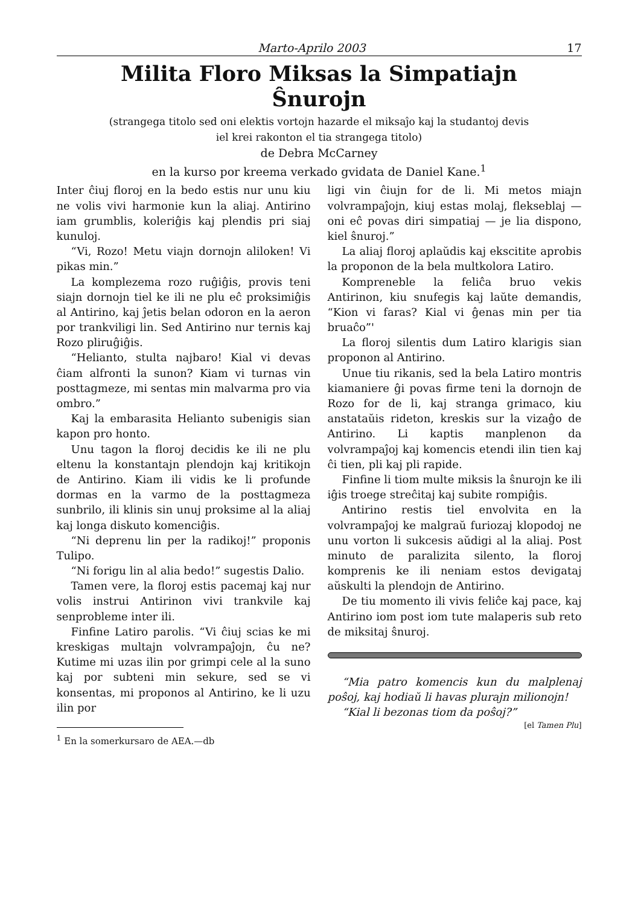Marto-Aprilo 2003 17
Milita Floro Miksas la Simpatiajn
Ŝnurojn
(strangega titolo sed oni elektis vortojn hazarde el miksaĵo kaj la studantoj devis
iel krei rakonton el tia strangega titolo)
de Debra McCarney
en la kurso por kreema verkado gvidata de Daniel Kane.<sup>1</sup>
Inter ĉiuj floroj en la bedo estis nur unu kiu ne volis vivi harmonie kun la aliaj. Antirino iam grumblis, koleriĝis kaj plendis pri siaj kunuloj.
“Vi, Rozo! Metu viajn dornojn aliloken! Vi pikas min.”
La komplezema rozo ruĝiĝis, provis teni siajn dornojn tiel ke ili ne plu eĉ proksimiĝis al Antirino, kaj ĵetis belan odoron en la aeron por trankviligi lin. Sed Antirino nur ternis kaj Rozo pliruĝiĝis.
“Helianto, stulta najbaro! Kial vi devas ĉiam alfronti la sunon? Kiam vi turnas vin posttagmeze, mi sentas min malvarma pro via ombro.”
Kaj la embarasita Helianto subenigis sian kapon pro honto.
Unu tagon la floroj decidis ke ili ne plu eltenu la konstantajn plendojn kaj kritikojn de Antirino. Kiam ili vidis ke li profunde dormas en la varmo de la posttagmeza sunbrilo, ili klinis sin unuj proksime al la aliaj kaj longa diskuto komenciĝis.
“Ni deprenu lin per la radikoj!” proponis Tulipo.
“Ni forigu lin al alia bedo!” sugestis Dalio.
Tamen vere, la floroj estis pacemaj kaj nur volis instrui Antirinon vivi trankvile kaj senprobleme inter ili.
Finfine Latiro parolis. “Vi ĉiuj scias ke mi kreskigas multajn volvrampaĵojn, ĉu ne? Kutime mi uzas ilin por grimpi cele al la suno kaj por subteni min sekure, sed se vi konsentas, mi proponos al Antirino, ke li uzu ilin por
<sup>1</sup> En la somerkursaro de AEA.—db
ligi vin ĉiujn for de li. Mi metos miajn volvrampaĵojn, kiuj estas molaj, flekseblaj — oni eĉ povas diri simpatiaj — je lia dispono, kiel ŝnuroj.”
La aliaj floroj aplaŭdis kaj ekscitite aprobis la proponon de la bela multkolora Latiro.
Kompreneble la feliĉa bruo vekis Antirinon, kiu snufegis kaj laŭte demandis, “Kion vi faras? Kial vi ĝenas min per tia bruaĉo”'
La floroj silentis dum Latiro klarigis sian proponon al Antirino.
Unue tiu rikanis, sed la bela Latiro montris kiamaniere ĝi povas firme teni la dornojn de Rozo for de li, kaj stranga grimaco, kiu anstataŭis rideton, kreskis sur la vizaĝo de Antirino. Li kaptis manplenon da volvrampaĵoj kaj komencis etendi ilin tien kaj ĉi tien, pli kaj pli rapide.
Finfine li tiom multe miksis la ŝnurojn ke ili iĝis troege streĉitaj kaj subite rompiĝis.
Antirino restis tiel envolvita en la volvrampaĵoj ke malgraŭ furiozaj klopodoj ne unu vorton li sukcesis aŭdigi al la aliaj. Post minuto de paralizita silento, la floroj komprenis ke ili neniam estos devigataj aŭskulti la plendojn de Antirino.
De tiu momento ili vivis feliĉe kaj pace, kaj Antirino iom post iom tute malaperis sub reto de miksitaj ŝnuroj.
“Mia patro komencis kun du malplenaj poŝoj, kaj hodiaŭ li havas plurajn milionojn!
“Kial li bezonas tiom da poŝoj?”
[el Tamen Plu]